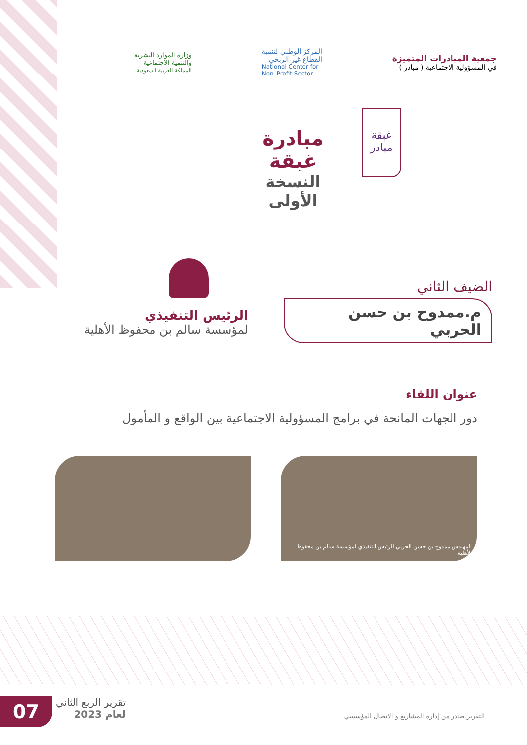جمعية المبادرات المتميزة
في المسؤولية الاجتماعية ( مبادر )
المركز الوطني لتنمية
القطاع غير الربحي
National Center for
Non–Profit Sector
وزارة الموارد البشرية
والتنمية الاجتماعية
المملكة العربية السعودية
غبقة
مبادر
مبادرة غبقة
النسخة الأولى
الضيف الثاني
م.ممدوح بن حسن الحربي
الرئيس التنفيذي
لمؤسسة سالم بن محفوظ الأهلية
عنوان اللقاء
دور الجهات المانحة في برامج المسؤولية الاجتماعية بين الواقع و المأمول
المهندس ممدوح بن حسن الحربي الرئيس التنفيذي لمؤسسة سالم بن محفوظ الأهلية
07
تقرير الربع الثاني
لعام 2023
التقرير صادر من إدارة المشاريع و الاتصال المؤسسي